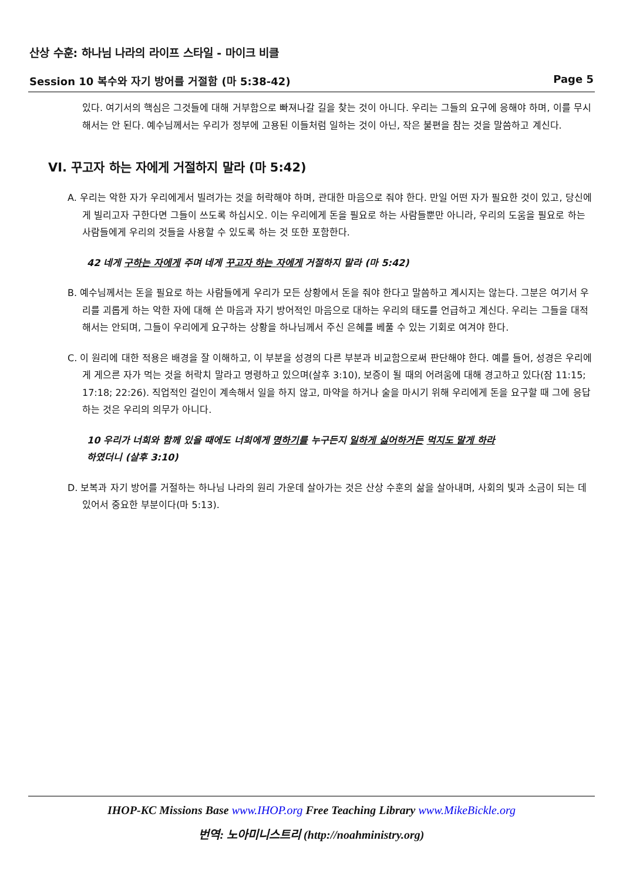산상 수훈: 하나님 나라의 라이프 스타일 - 마이크 비클
Session 10 복수와 자기 방어를 거절함 (마 5:38-42) Page 5
있다. 여기서의 핵심은 그것들에 대해 거부함으로 빠져나갈 길을 찾는 것이 아니다. 우리는 그들의 요구에 응해야 하며, 이를 무시해서는 안 된다. 예수님께서는 우리가 정부에 고용된 이들처럼 일하는 것이 아닌, 작은 불편을 참는 것을 말씀하고 계신다.
VI. 꾸고자 하는 자에게 거절하지 말라 (마 5:42)
A. 우리는 악한 자가 우리에게서 빌려가는 것을 허락해야 하며, 관대한 마음으로 줘야 한다. 만일 어떤 자가 필요한 것이 있고, 당신에게 빌리고자 구한다면 그들이 쓰도록 하십시오. 이는 우리에게 돈을 필요로 하는 사람들뿐만 아니라, 우리의 도움을 필요로 하는 사람들에게 우리의 것들을 사용할 수 있도록 하는 것 또한 포함한다.
42 네게 구하는 자에게 주며 네게 꾸고자 하는 자에게 거절하지 말라 (마 5:42)
B. 예수님께서는 돈을 필요로 하는 사람들에게 우리가 모든 상황에서 돈을 줘야 한다고 말씀하고 계시지는 않는다. 그분은 여기서 우리를 괴롭게 하는 악한 자에 대해 쓴 마음과 자기 방어적인 마음으로 대하는 우리의 태도를 언급하고 계신다. 우리는 그들을 대적해서는 안되며, 그들이 우리에게 요구하는 상황을 하나님께서 주신 은혜를 베풀 수 있는 기회로 여겨야 한다.
C. 이 원리에 대한 적용은 배경을 잘 이해하고, 이 부분을 성경의 다른 부분과 비교함으로써 판단해야 한다. 예를 들어, 성경은 우리에게 게으른 자가 먹는 것을 허락치 말라고 명령하고 있으며(살후 3:10), 보증이 될 때의 어려움에 대해 경고하고 있다(잠 11:15; 17:18; 22:26). 직업적인 걸인이 계속해서 일을 하지 않고, 마약을 하거나 술을 마시기 위해 우리에게 돈을 요구할 때 그에 응답하는 것은 우리의 의무가 아니다.
10 우리가 너희와 함께 있을 때에도 너희에게 명하기를 누구든지 일하게 싫어하거든 먹지도 말게 하라
하였더니 (살후 3:10)
D. 보복과 자기 방어를 거절하는 하나님 나라의 원리 가운데 살아가는 것은 산상 수훈의 삶을 살아내며, 사회의 빛과 소금이 되는 데 있어서 중요한 부분이다(마 5:13).
IHOP-KC Missions Base www.IHOP.org Free Teaching Library www.MikeBickle.org
번역: 노아미니스트리 (http://noahministry.org)